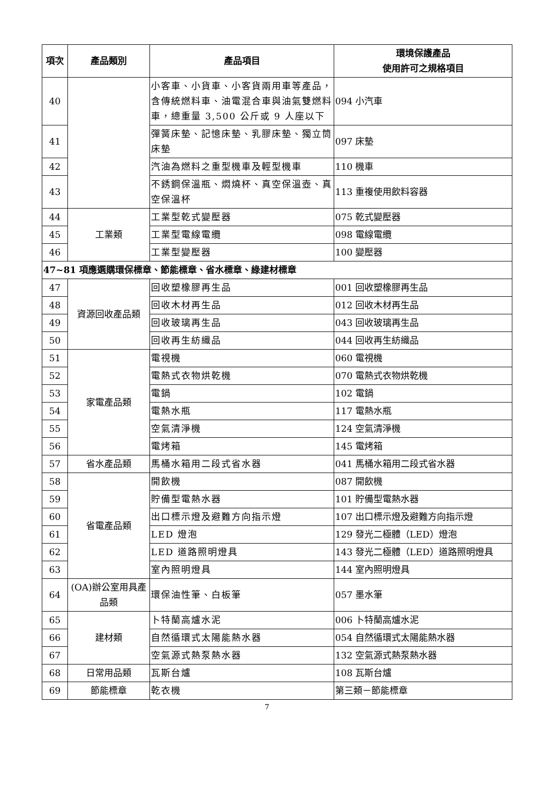| 項次 | 產品類別 | 產品項目 | 環境保護產品 使用許可之規格項目 |
| --- | --- | --- | --- |
| 40 | | 小客車、小貨車、小客貨兩用車等產品，含傳統燃料車、油電混合車與油氣雙燃料車，總重量 3,500 公斤或 9 人座以下 | 094 小汽車 |
| 41 | | 彈簧床墊、記憶床墊、乳膠床墊、獨立筒床墊 | 097 床墊 |
| 42 | | 汽油為燃料之重型機車及輕型機車 | 110 機車 |
| 43 | | 不銹鋼保溫瓶、燜燒杯、真空保溫壺、真空保溫杯 | 113 重複使用飲料容器 |
| 44 | 工業類 | 工業型乾式變壓器 | 075 乾式變壓器 |
| 45 | | 工業型電線電纜 | 098 電線電纜 |
| 46 | | 工業型變壓器 | 100 變壓器 |
| 47~81 項應選購環保標章、節能標章、省水標章、綠建材標章 | | | |
| 47 | 資源回收產品類 | 回收塑橡膠再生品 | 001 回收塑橡膠再生品 |
| 48 | | 回收木材再生品 | 012 回收木材再生品 |
| 49 | | 回收玻璃再生品 | 043 回收玻璃再生品 |
| 50 | | 回收再生紡織品 | 044 回收再生紡織品 |
| 51 | 家電產品類 | 電視機 | 060 電視機 |
| 52 | | 電熱式衣物烘乾機 | 070 電熱式衣物烘乾機 |
| 53 | | 電鍋 | 102 電鍋 |
| 54 | | 電熱水瓶 | 117 電熱水瓶 |
| 55 | | 空氣清淨機 | 124 空氣清淨機 |
| 56 | | 電烤箱 | 145 電烤箱 |
| 57 | 省水產品類 | 馬桶水箱用二段式省水器 | 041 馬桶水箱用二段式省水器 |
| 58 | 省電產品類 | 開飲機 | 087 開飲機 |
| 59 | | 貯備型電熱水器 | 101 貯備型電熱水器 |
| 60 | | 出口標示燈及避難方向指示燈 | 107 出口標示燈及避難方向指示燈 |
| 61 | | LED 燈泡 | 129 發光二極體（LED）燈泡 |
| 62 | | LED 道路照明燈具 | 143 發光二極體（LED）道路照明燈具 |
| 63 | | 室內照明燈具 | 144 室內照明燈具 |
| 64 | (OA)辦公室用具產品類 | 環保油性筆、白板筆 | 057 墨水筆 |
| 65 | 建材類 | 卜特蘭高爐水泥 | 006 卜特蘭高爐水泥 |
| 66 | | 自然循環式太陽能熱水器 | 054 自然循環式太陽能熱水器 |
| 67 | | 空氣源式熱泵熱水器 | 132 空氣源式熱泵熱水器 |
| 68 | 日常用品類 | 瓦斯台爐 | 108 瓦斯台爐 |
| 69 | 節能標章 | 乾衣機 | 第三類－節能標章 |
7